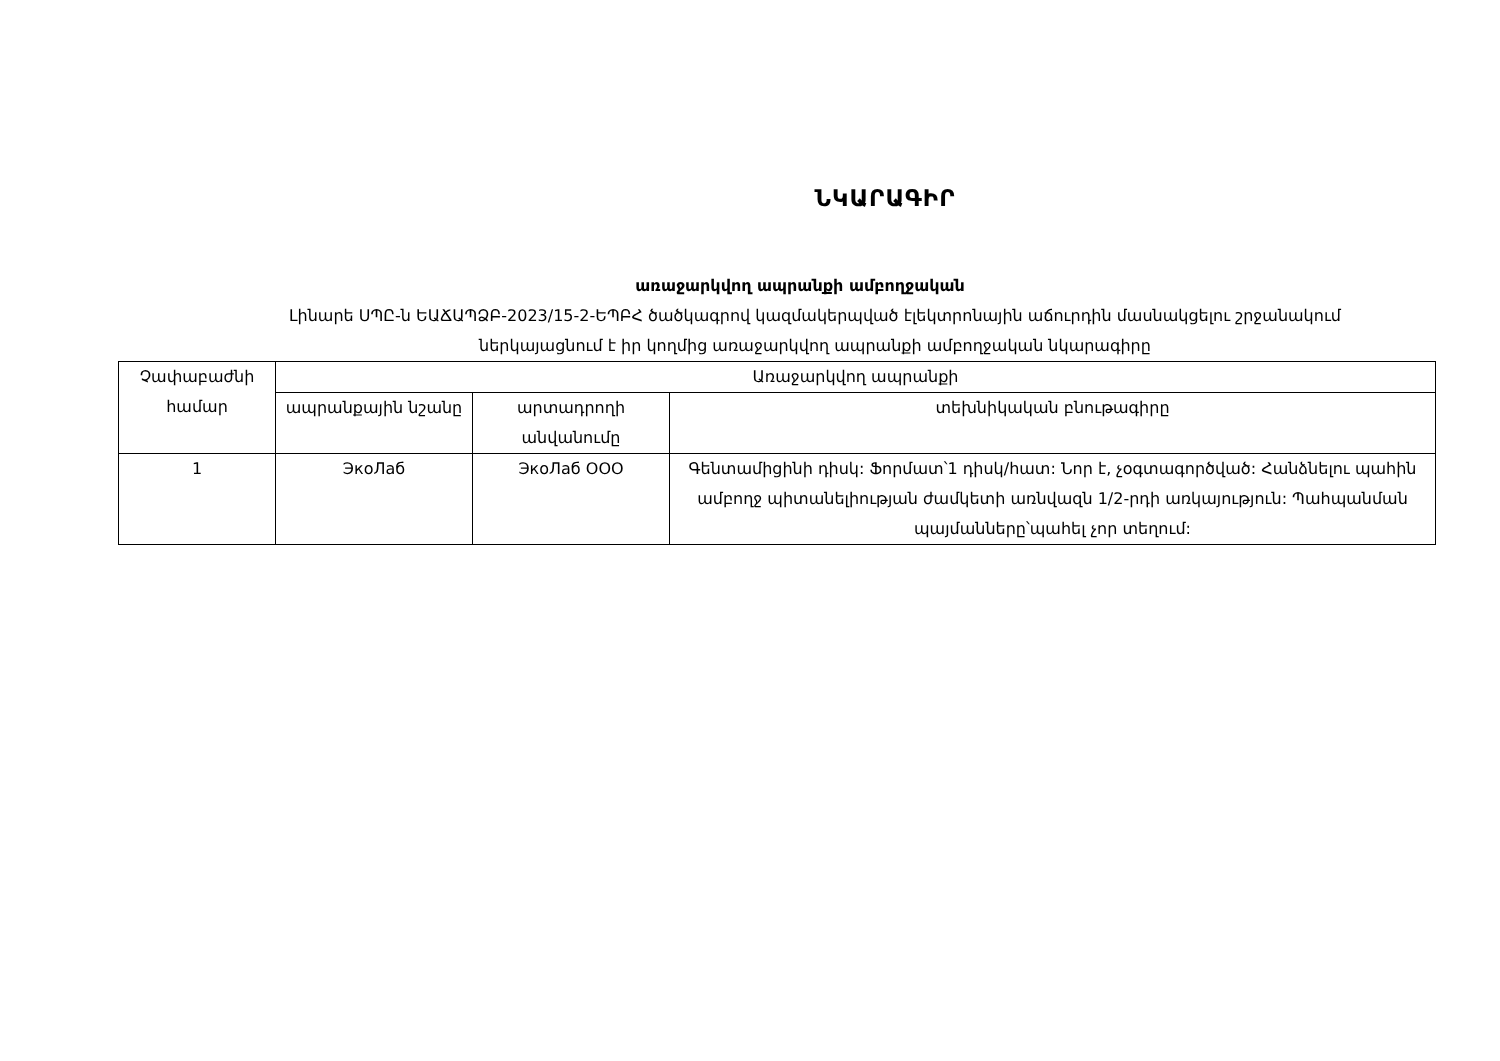ՆԿԱՐԱԳԻՐ
առաջարկվող ապրանքի ամբողջական
Լինարե ՍՊԸ-ն ԵԱՃԱՊՁԲ-2023/15-2-ԵՊԲՀ ծածկագրով կազմակերպված էլեկտրոնային աճուրդին մասնակցելու շրջանակում
ներկայացնում է իր կողմից առաջարկվող ապրանքի ամբողջական նկարագիրը
| Չափաբաժնի համար | Առաջարկվող ապրանքի | | |
| --- | --- | --- | --- |
| | ապրանքային նշանը | արտադրողի անվանումը | տեխնիկական բնութագիրը |
| 1 | ЭкоЛаб | ЭкоЛаб ООО | Գենտամիցինի դիսկ: Ֆորմատ՝1 դիսկ/հատ: Նոր է, չօգտագործված: Հանձնելու պահին ամբողջ պիտանելիության ժամկետի առնվազն 1/2-րդի առկայություն: Պահպանման պայմանները՝պահել չոր տեղում: |